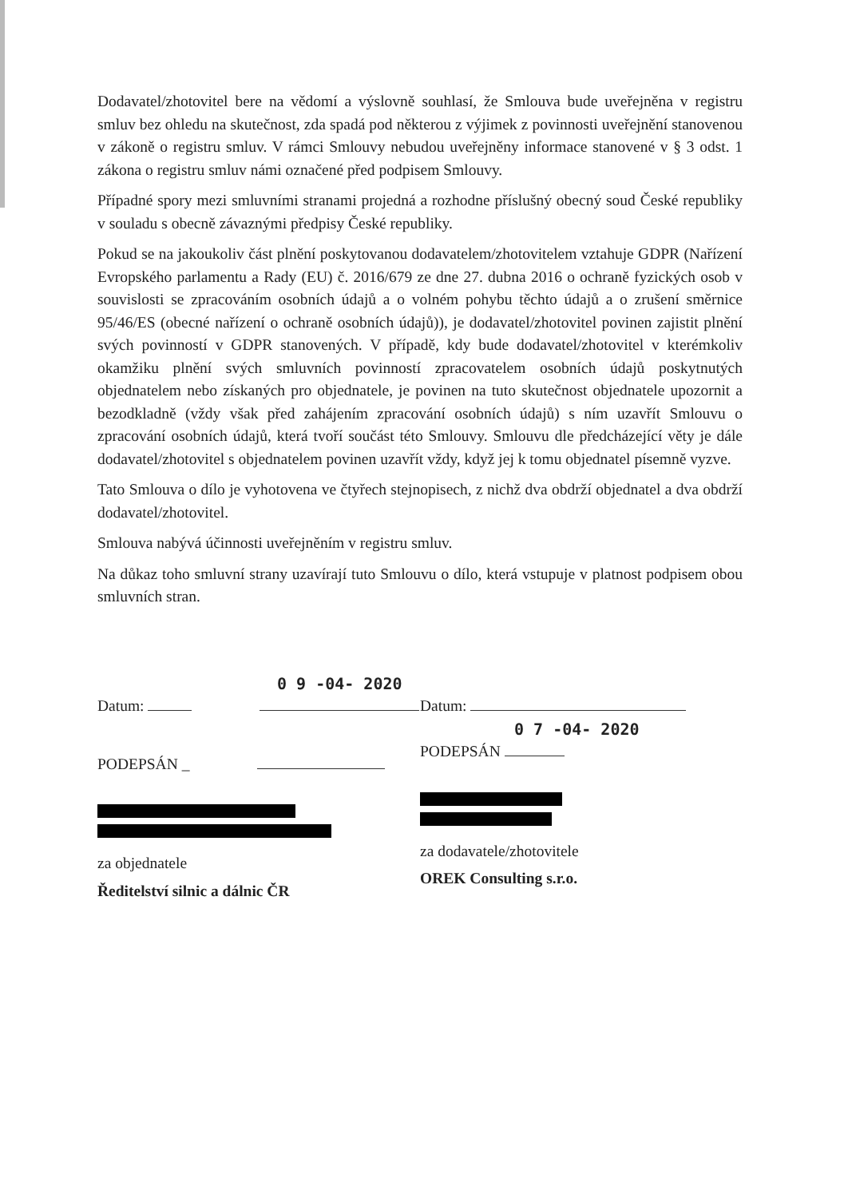Dodavatel/zhotovitel bere na vědomí a výslovně souhlasí, že Smlouva bude uveřejněna v registru smluv bez ohledu na skutečnost, zda spadá pod některou z výjimek z povinnosti uveřejnění stanovenou v zákoně o registru smluv. V rámci Smlouvy nebudou uveřejněny informace stanovené v § 3 odst. 1 zákona o registru smluv námi označené před podpisem Smlouvy.
Případné spory mezi smluvními stranami projedná a rozhodne příslušný obecný soud České republiky v souladu s obecně závaznými předpisy České republiky.
Pokud se na jakoukoliv část plnění poskytovanou dodavatelem/zhotovitelem vztahuje GDPR (Nařízení Evropského parlamentu a Rady (EU) č. 2016/679 ze dne 27. dubna 2016 o ochraně fyzických osob v souvislosti se zpracováním osobních údajů a o volném pohybu těchto údajů a o zrušení směrnice 95/46/ES (obecné nařízení o ochraně osobních údajů)), je dodavatel/zhotovitel povinen zajistit plnění svých povinností v GDPR stanovených. V případě, kdy bude dodavatel/zhotovitel v kterémkoliv okamžiku plnění svých smluvních povinností zpracovatelem osobních údajů poskytnutých objednatelem nebo získaných pro objednatele, je povinen na tuto skutečnost objednatele upozornit a bezodkladně (vždy však před zahájením zpracování osobních údajů) s ním uzavřít Smlouvu o zpracování osobních údajů, která tvoří součást této Smlouvy. Smlouvu dle předcházející věty je dále dodavatel/zhotovitel s objednatelem povinen uzavřít vždy, když jej k tomu objednatel písemně vyzve.
Tato Smlouva o dílo je vyhotovena ve čtyřech stejnopisech, z nichž dva obdrží objednatel a dva obdrží dodavatel/zhotovitel.
Smlouva nabývá účinnosti uveřejněním v registru smluv.
Na důkaz toho smluvní strany uzavírají tuto Smlouvu o dílo, která vstupuje v platnost podpisem obou smluvních stran.
0 9 -04- 2020
Datum:
PODEPSÁN _
za objednatele
Ředitelství silnic a dálnic ČR
Datum:
0 7 -04- 2020
PODEPSÁN
za dodavatele/zhotovitele
OREK Consulting s.r.o.